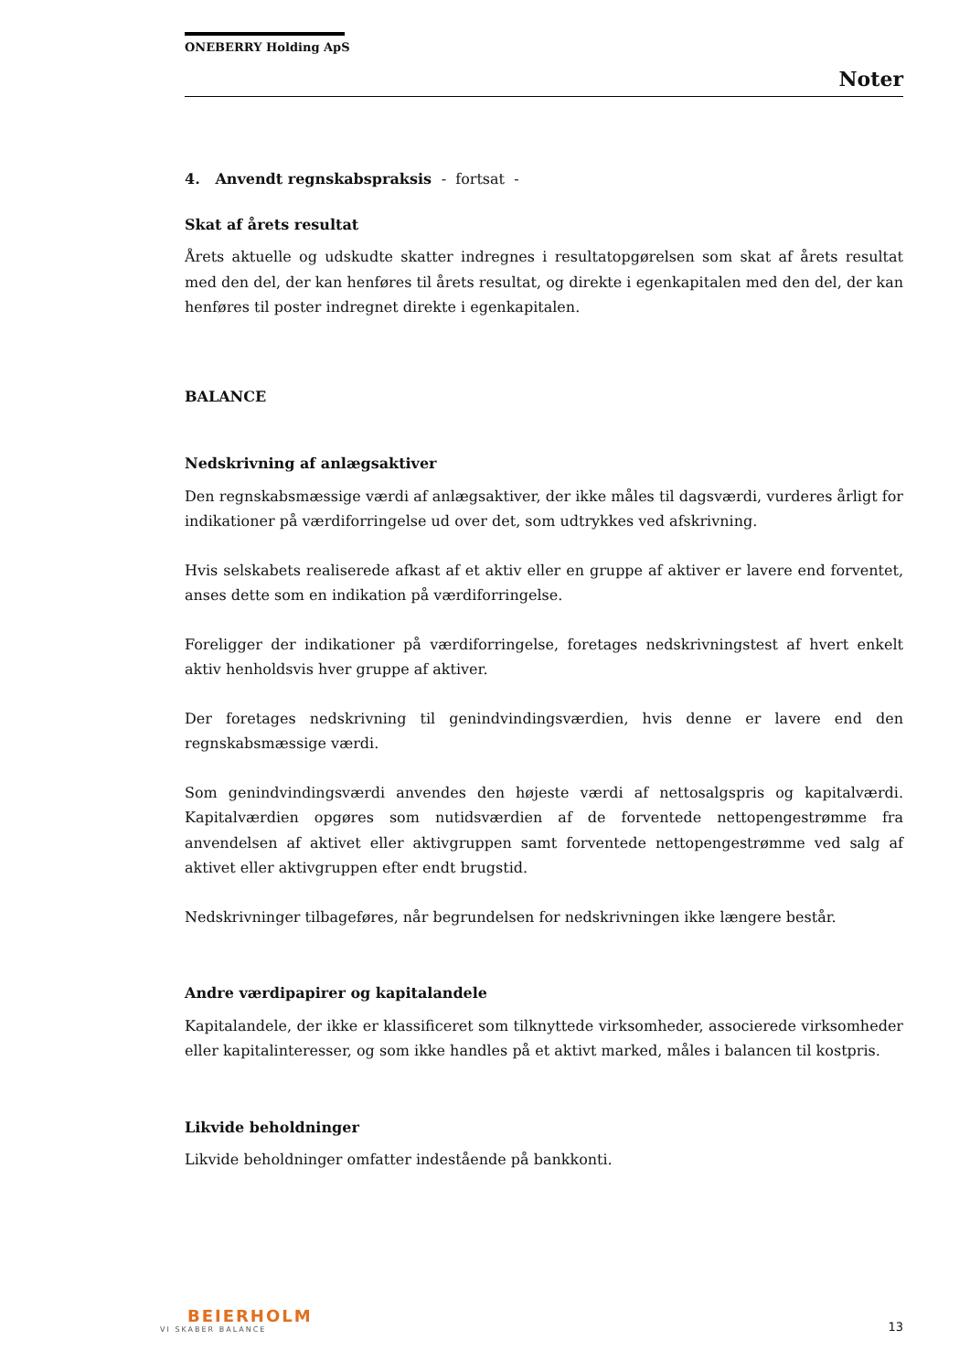ONEBERRY Holding ApS
Noter
4. Anvendt regnskabspraksis - fortsat -
Skat af årets resultat
Årets aktuelle og udskudte skatter indregnes i resultatopgørelsen som skat af årets resultat med den del, der kan henføres til årets resultat, og direkte i egenkapitalen med den del, der kan henføres til poster indregnet direkte i egenkapitalen.
BALANCE
Nedskrivning af anlægsaktiver
Den regnskabsmæssige værdi af anlægsaktiver, der ikke måles til dagsværdi, vurderes årligt for indikationer på værdiforringelse ud over det, som udtrykkes ved afskrivning.
Hvis selskabets realiserede afkast af et aktiv eller en gruppe af aktiver er lavere end forventet, anses dette som en indikation på værdiforringelse.
Foreligger der indikationer på værdiforringelse, foretages nedskrivningstest af hvert enkelt aktiv henholdsvis hver gruppe af aktiver.
Der foretages nedskrivning til genindvindingsværdien, hvis denne er lavere end den regnskabsmæssige værdi.
Som genindvindingsværdi anvendes den højeste værdi af nettosalgspris og kapitalværdi. Kapitalværdien opgøres som nutidsværdien af de forventede nettopengestrømme fra anvendelsen af aktivet eller aktivgruppen samt forventede nettopengestrømme ved salg af aktivet eller aktivgruppen efter endt brugstid.
Nedskrivninger tilbageføres, når begrundelsen for nedskrivningen ikke længere består.
Andre værdipapirer og kapitalandele
Kapitalandele, der ikke er klassificeret som tilknyttede virksomheder, associerede virksomheder eller kapitalinteresser, og som ikke handles på et aktivt marked, måles i balancen til kostpris.
Likvide beholdninger
Likvide beholdninger omfatter indestående på bankkonti.
BEIERHOLM
VI SKABER BALANCE
13